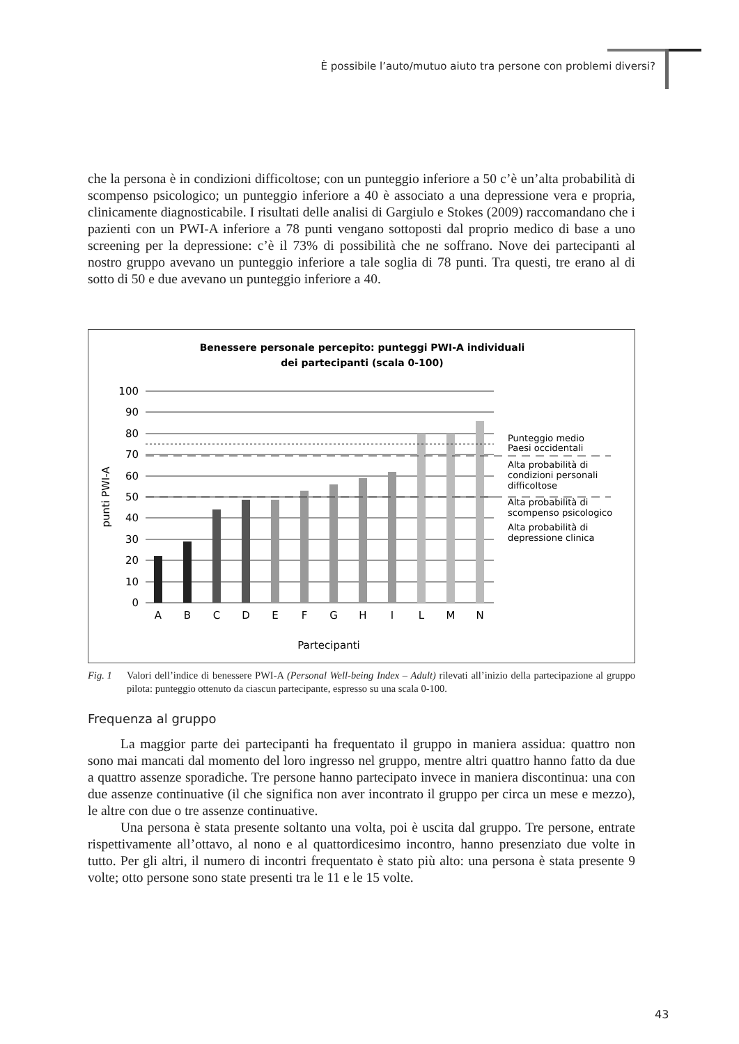È possibile l’auto/mutuo aiuto tra persone con problemi diversi?
che la persona è in condizioni difficoltose; con un punteggio inferiore a 50 c’è un’alta probabilità di scompenso psicologico; un punteggio inferiore a 40 è associato a una depressione vera e propria, clinicamente diagnosticabile. I risultati delle analisi di Gargiulo e Stokes (2009) raccomandano che i pazienti con un PWI-A inferiore a 78 punti vengano sottoposti dal proprio medico di base a uno screening per la depressione: c’è il 73% di possibilità che ne soffrano. Nove dei partecipanti al nostro gruppo avevano un punteggio inferiore a tale soglia di 78 punti. Tra questi, tre erano al di sotto di 50 e due avevano un punteggio inferiore a 40.
Benessere personale percepito: punteggi PWI-A individuali
dei partecipanti (scala 0-100)
100
90
80
70
60
50
40
30
20
10
0
A
B
C
D
E
F
G
H
I
L
M
N
Partecipanti
punti PWI-A
Punteggio medio
Paesi occidentali
Alta probabilità di
condizioni personali
difficoltose
Alta probabilità di
scompenso psicologico
Alta probabilità di
depressione clinica
Fig. 1 Valori dell’indice di benessere PWI-A (Personal Well-being Index – Adult) rilevati all’inizio della partecipazione al gruppo pilota: punteggio ottenuto da ciascun partecipante, espresso su una scala 0-100.
Frequenza al gruppo
La maggior parte dei partecipanti ha frequentato il gruppo in maniera assidua: quattro non sono mai mancati dal momento del loro ingresso nel gruppo, mentre altri quattro hanno fatto da due a quattro assenze sporadiche. Tre persone hanno partecipato invece in maniera discontinua: una con due assenze continuative (il che significa non aver incontrato il gruppo per circa un mese e mezzo), le altre con due o tre assenze continuative.
Una persona è stata presente soltanto una volta, poi è uscita dal gruppo. Tre persone, entrate rispettivamente all’ottavo, al nono e al quattordicesimo incontro, hanno presenziato due volte in tutto. Per gli altri, il numero di incontri frequentato è stato più alto: una persona è stata presente 9 volte; otto persone sono state presenti tra le 11 e le 15 volte.
43